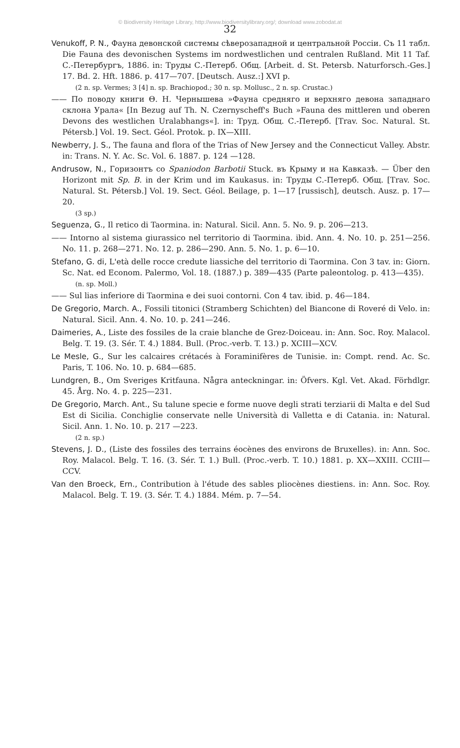© Biodiversity Heritage Library, http://www.biodiversitylibrary.org/; download www.zobodat.at
32
Venukoff, P. N., Фауна девонской системы сѣверозападной и центральной Россіи. Съ 11 табл. Die Fauna des devonischen Systems im nordwestlichen und centralen Rußland. Mit 11 Taf. С.-Петербургъ, 1886. in: Труды С.-Петерб. Общ. [Arbeit. d. St. Petersb. Naturforsch.-Ges.] 17. Bd. 2. Hft. 1886. p. 417—707. [Deutsch. Ausz.:] XVI p.
(2 n. sp. Vermes; 3 [4] n. sp. Brachiopod.; 30 n. sp. Mollusc., 2 n. sp. Crustac.)
—— По поводу книги Θ. Н. Чернышева »Фауна средняго и верхняго девона западнаго склона Урала« [In Bezug auf Th. N. Czernyscheff's Buch »Fauna des mittleren und oberen Devons des westlichen Uralabhangs«]. in: Труд. Общ. С.-Петерб. [Trav. Soc. Natural. St. Pétersb.] Vol. 19. Sect. Géol. Protok. p. IX—XIII.
Newberry, J. S., The fauna and flora of the Trias of New Jersey and the Connecticut Valley. Abstr. in: Trans. N. Y. Ac. Sc. Vol. 6. 1887. p. 124 —128.
Andrusow, N., Горизонтъ со Spaniodon Barbotii Stuck. въ Крыму и на Кавказѣ. — Über den Horizont mit Sp. B. in der Krim und im Kaukasus. in: Труды С.-Петерб. Общ. [Trav. Soc. Natural. St. Pétersb.] Vol. 19. Sect. Géol. Beilage, p. 1—17 [russisch], deutsch. Ausz. p. 17—20.
(3 sp.)
Seguenza, G., Il retico di Taormina. in: Natural. Sicil. Ann. 5. No. 9. p. 206—213.
—— Intorno al sistema giurassico nel territorio di Taormina. ibid. Ann. 4. No. 10. p. 251—256. No. 11. p. 268—271. No. 12. p. 286—290. Ann. 5. No. 1. p. 6—10.
Stefano, G. di, L'età delle rocce credute liassiche del territorio di Taormina. Con 3 tav. in: Giorn. Sc. Nat. ed Econom. Palermo, Vol. 18. (1887.) p. 389—435 (Parte paleontolog. p. 413—435).
(n. sp. Moll.)
—— Sul lias inferiore di Taormina e dei suoi contorni. Con 4 tav. ibid. p. 46—184.
De Gregorio, March. A., Fossili titonici (Stramberg Schichten) del Biancone di Roveré di Velo. in: Natural. Sicil. Ann. 4. No. 10. p. 241—246.
Daimeries, A., Liste des fossiles de la craie blanche de Grez-Doiceau. in: Ann. Soc. Roy. Malacol. Belg. T. 19. (3. Sér. T. 4.) 1884. Bull. (Proc.-verb. T. 13.) p. XCIII—XCV.
Le Mesle, G., Sur les calcaires crétacés à Foraminifères de Tunisie. in: Compt. rend. Ac. Sc. Paris, T. 106. No. 10. p. 684—685.
Lundgren, B., Om Sveriges Kritfauna. Några anteckningar. in: Öfvers. Kgl. Vet. Akad. Förhdlgr. 45. Årg. No. 4. p. 225—231.
De Gregorio, March. Ant., Su talune specie e forme nuove degli strati terziarii di Malta e del Sud Est di Sicilia. Conchiglie conservate nelle Università di Valletta e di Catania. in: Natural. Sicil. Ann. 1. No. 10. p. 217 —223.
(2 n. sp.)
Stevens, J. D., (Liste des fossiles des terrains éocènes des environs de Bruxelles). in: Ann. Soc. Roy. Malacol. Belg. T. 16. (3. Sér. T. 1.) Bull. (Proc.-verb. T. 10.) 1881. p. XX—XXIII. CCIII—CCV.
Van den Broeck, Ern., Contribution à l'étude des sables pliocènes diestiens. in: Ann. Soc. Roy. Malacol. Belg. T. 19. (3. Sér. T. 4.) 1884. Mém. p. 7—54.